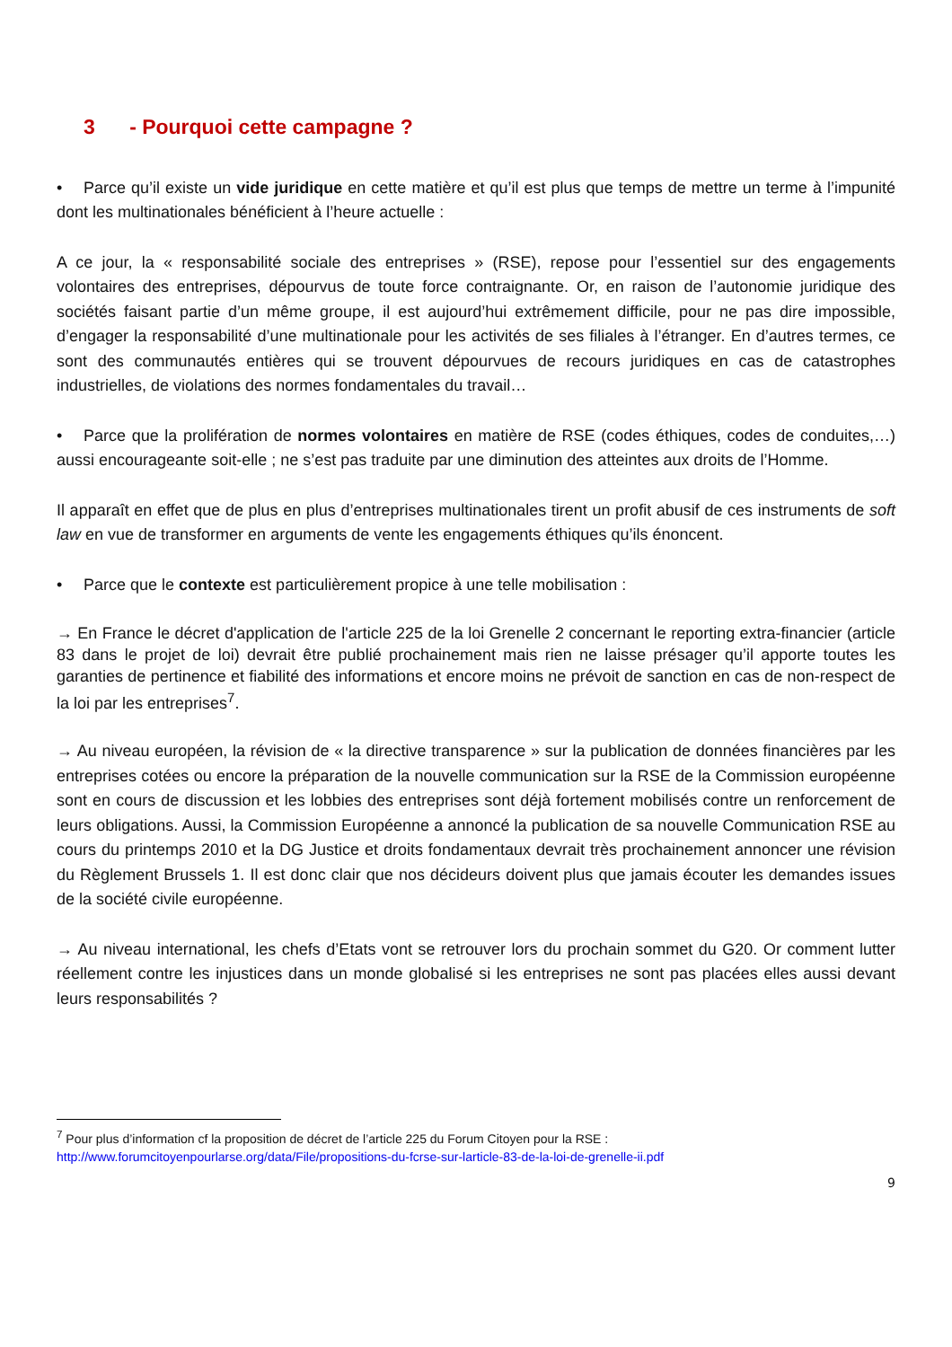3 - Pourquoi cette campagne ?
• Parce qu’il existe un vide juridique en cette matière et qu’il est plus que temps de mettre un terme à l’impunité dont les multinationales bénéficient à l’heure actuelle :
A ce jour, la « responsabilité sociale des entreprises » (RSE), repose pour l’essentiel sur des engagements volontaires des entreprises, dépourvus de toute force contraignante. Or, en raison de l’autonomie juridique des sociétés faisant partie d’un même groupe, il est aujourd’hui extrêmement difficile, pour ne pas dire impossible, d’engager la responsabilité d’une multinationale pour les activités de ses filiales à l’étranger. En d’autres termes, ce sont des communautés entières qui se trouvent dépourvues de recours juridiques en cas de catastrophes industrielles, de violations des normes fondamentales du travail…
• Parce que la prolifération de normes volontaires en matière de RSE (codes éthiques, codes de conduites,…) aussi encourageante soit-elle ; ne s’est pas traduite par une diminution des atteintes aux droits de l’Homme.
Il apparaît en effet que de plus en plus d’entreprises multinationales tirent un profit abusif de ces instruments de soft law en vue de transformer en arguments de vente les engagements éthiques qu’ils énoncent.
• Parce que le contexte est particulièrement propice à une telle mobilisation :
→ En France le décret d'application de l'article 225 de la loi Grenelle 2 concernant le reporting extra-financier (article 83 dans le projet de loi) devrait être publié prochainement mais rien ne laisse présager qu’il apporte toutes les garanties de pertinence et fiabilité des informations et encore moins ne prévoit de sanction en cas de non-respect de la loi par les entreprises<sup>7</sup>.
→ Au niveau européen, la révision de « la directive transparence » sur la publication de données financières par les entreprises cotées ou encore la préparation de la nouvelle communication sur la RSE de la Commission européenne sont en cours de discussion et les lobbies des entreprises sont déjà fortement mobilisés contre un renforcement de leurs obligations. Aussi, la Commission Européenne a annoncé la publication de sa nouvelle Communication RSE au cours du printemps 2010 et la DG Justice et droits fondamentaux devrait très prochainement annoncer une révision du Règlement Brussels 1. Il est donc clair que nos décideurs doivent plus que jamais écouter les demandes issues de la société civile européenne.
→ Au niveau international, les chefs d’Etats vont se retrouver lors du prochain sommet du G20. Or comment lutter réellement contre les injustices dans un monde globalisé si les entreprises ne sont pas placées elles aussi devant leurs responsabilités ?
<sup>7</sup> Pour plus d’information cf la proposition de décret de l’article 225 du Forum Citoyen pour la RSE :
http://www.forumcitoyenpourlarse.org/data/File/propositions-du-fcrse-sur-larticle-83-de-la-loi-de-grenelle-ii.pdf
9